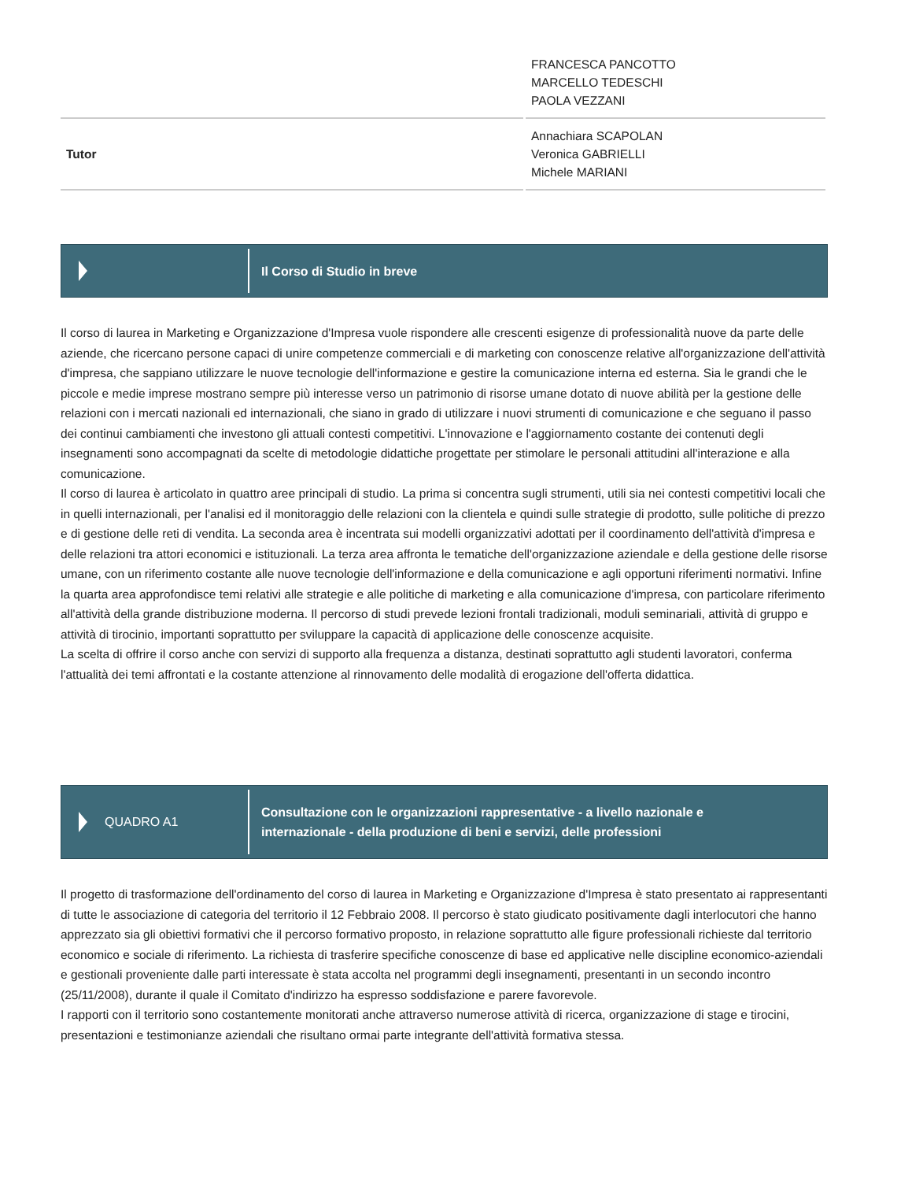| | FRANCESCA PANCOTTO MARCELLO TEDESCHI PAOLA VEZZANI |
| Tutor | Annachiara SCAPOLAN Veronica GABRIELLI Michele MARIANI |
Il Corso di Studio in breve
Il corso di laurea in Marketing e Organizzazione d'Impresa vuole rispondere alle crescenti esigenze di professionalità nuove da parte delle aziende, che ricercano persone capaci di unire competenze commerciali e di marketing con conoscenze relative all'organizzazione dell'attività d'impresa, che sappiano utilizzare le nuove tecnologie dell'informazione e gestire la comunicazione interna ed esterna. Sia le grandi che le piccole e medie imprese mostrano sempre più interesse verso un patrimonio di risorse umane dotato di nuove abilità per la gestione delle relazioni con i mercati nazionali ed internazionali, che siano in grado di utilizzare i nuovi strumenti di comunicazione e che seguano il passo dei continui cambiamenti che investono gli attuali contesti competitivi. L'innovazione e l'aggiornamento costante dei contenuti degli insegnamenti sono accompagnati da scelte di metodologie didattiche progettate per stimolare le personali attitudini all'interazione e alla comunicazione.
Il corso di laurea è articolato in quattro aree principali di studio. La prima si concentra sugli strumenti, utili sia nei contesti competitivi locali che in quelli internazionali, per l'analisi ed il monitoraggio delle relazioni con la clientela e quindi sulle strategie di prodotto, sulle politiche di prezzo e di gestione delle reti di vendita. La seconda area è incentrata sui modelli organizzativi adottati per il coordinamento dell'attività d'impresa e delle relazioni tra attori economici e istituzionali. La terza area affronta le tematiche dell'organizzazione aziendale e della gestione delle risorse umane, con un riferimento costante alle nuove tecnologie dell'informazione e della comunicazione e agli opportuni riferimenti normativi. Infine la quarta area approfondisce temi relativi alle strategie e alle politiche di marketing e alla comunicazione d'impresa, con particolare riferimento all'attività della grande distribuzione moderna. Il percorso di studi prevede lezioni frontali tradizionali, moduli seminariali, attività di gruppo e attività di tirocinio, importanti soprattutto per sviluppare la capacità di applicazione delle conoscenze acquisite.
La scelta di offrire il corso anche con servizi di supporto alla frequenza a distanza, destinati soprattutto agli studenti lavoratori, conferma l'attualità dei temi affrontati e la costante attenzione al rinnovamento delle modalità di erogazione dell'offerta didattica.
QUADRO A1
Consultazione con le organizzazioni rappresentative - a livello nazionale e
internazionale - della produzione di beni e servizi, delle professioni
Il progetto di trasformazione dell'ordinamento del corso di laurea in Marketing e Organizzazione d'Impresa è stato presentato ai rappresentanti di tutte le associazione di categoria del territorio il 12 Febbraio 2008. Il percorso è stato giudicato positivamente dagli interlocutori che hanno apprezzato sia gli obiettivi formativi che il percorso formativo proposto, in relazione soprattutto alle figure professionali richieste dal territorio economico e sociale di riferimento. La richiesta di trasferire specifiche conoscenze di base ed applicative nelle discipline economico-aziendali e gestionali proveniente dalle parti interessate è stata accolta nel programmi degli insegnamenti, presentanti in un secondo incontro (25/11/2008), durante il quale il Comitato d'indirizzo ha espresso soddisfazione e parere favorevole.
I rapporti con il territorio sono costantemente monitorati anche attraverso numerose attività di ricerca, organizzazione di stage e tirocini, presentazioni e testimonianze aziendali che risultano ormai parte integrante dell'attività formativa stessa.